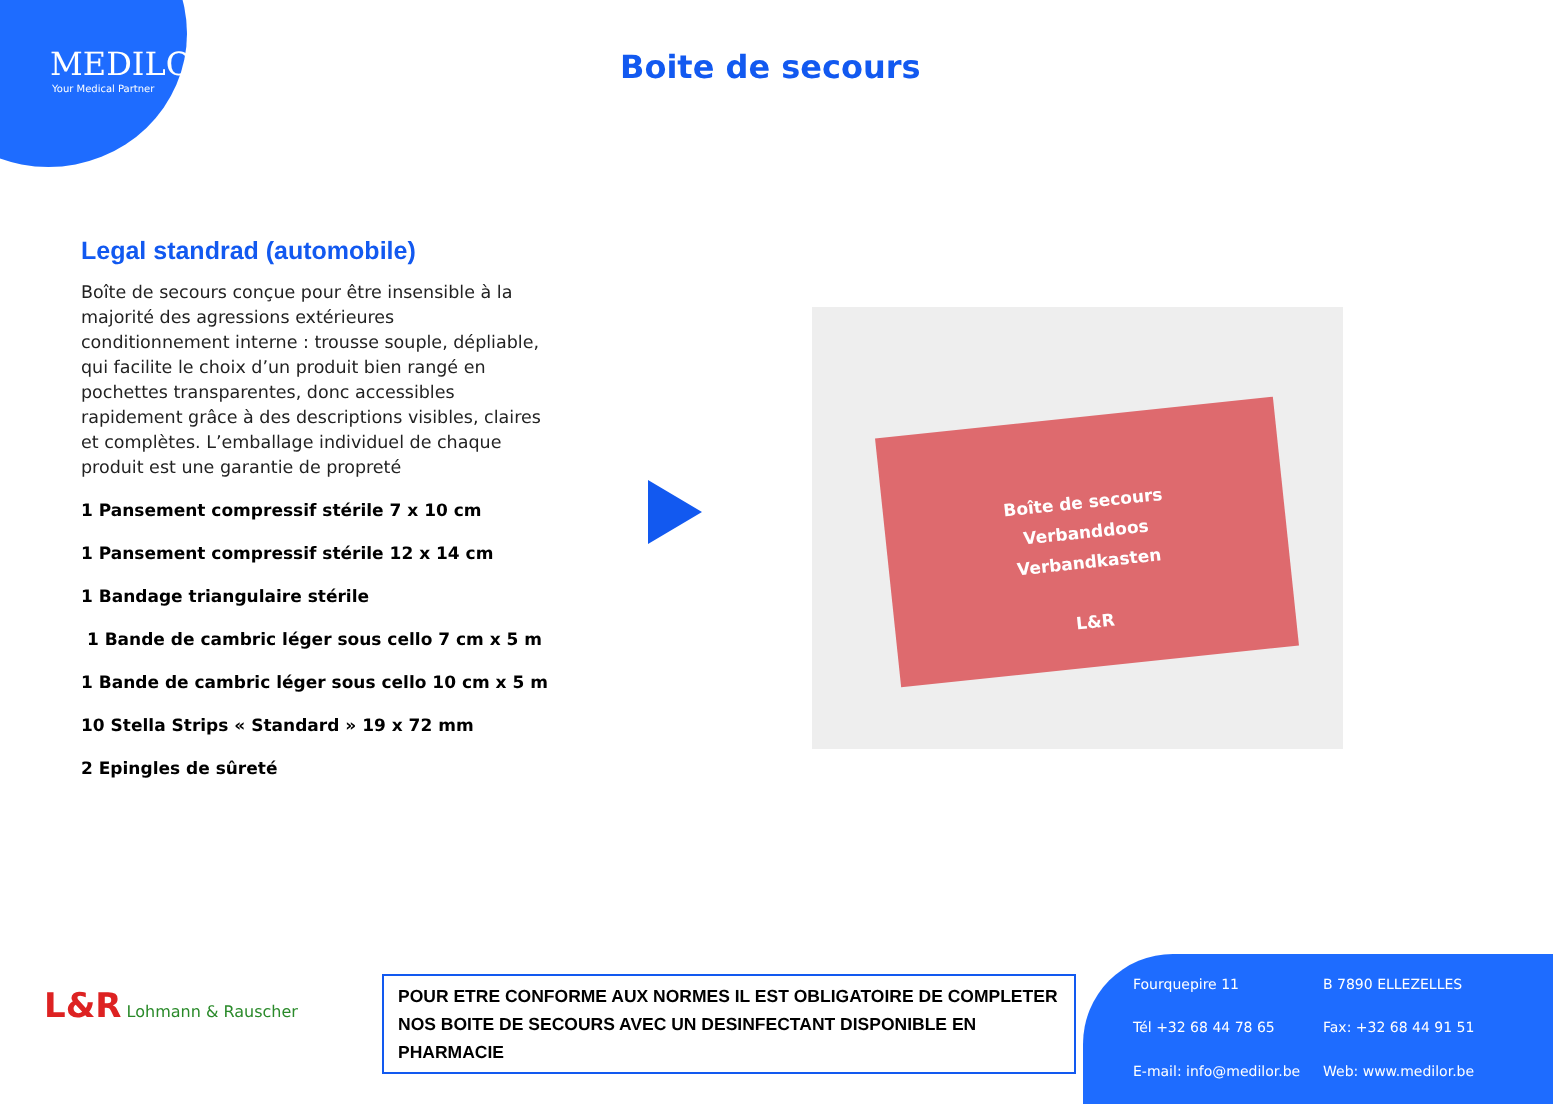MEDILOR
Your Medical Partner
Boite de secours
Legal standrad (automobile)
Boîte de secours conçue pour être insensible à la majorité des agressions extérieures conditionnement interne : trousse souple, dépliable, qui facilite le choix d’un produit bien rangé en pochettes transparentes, donc accessibles rapidement grâce à des descriptions visibles, claires et complètes. L’emballage individuel de chaque produit est une garantie de propreté
1 Pansement compressif stérile 7 x 10 cm
1 Pansement compressif stérile 12 x 14 cm
1 Bandage triangulaire stérile
1 Bande de cambric léger sous cello 7 cm x 5 m
1 Bande de cambric léger sous cello 10 cm x 5 m
10 Stella Strips « Standard » 19 x 72 mm
2 Epingles de sûreté
Boîte de secours
Verbanddoos
Verbandkasten
L&R
L&R Lohmann & Rauscher
POUR ETRE CONFORME AUX NORMES IL EST OBLIGATOIRE DE COMPLETER NOS BOITE DE SECOURS AVEC UN DESINFECTANT DISPONIBLE EN PHARMACIE
Fourquepire 11 B 7890 ELLEZELLES Tél +32 68 44 78 65 Fax: +32 68 44 91 51 E-mail: info@medilor.be Web: www.medilor.be